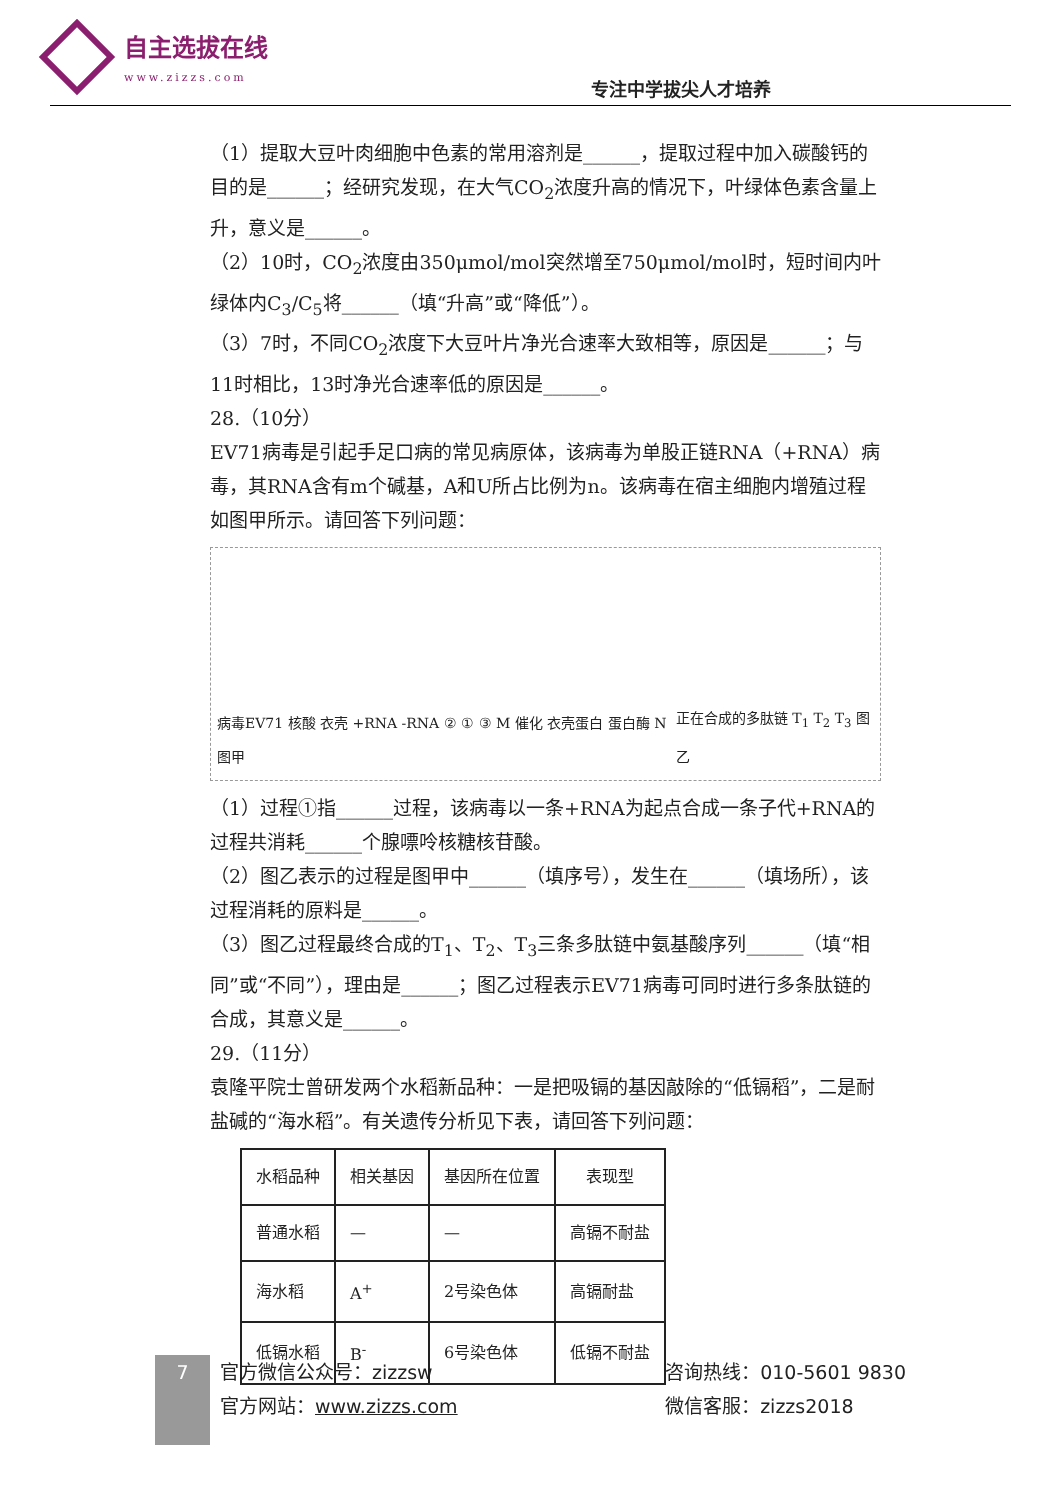自主选拔在线
www.zizzs.com
专注中学拔尖人才培养
（1）提取大豆叶肉细胞中色素的常用溶剂是______，提取过程中加入碳酸钙的目的是______；经研究发现，在大气CO<sub>2</sub>浓度升高的情况下，叶绿体色素含量上升，意义是______。
（2）10时，CO<sub>2</sub>浓度由350μmol/mol突然增至750μmol/mol时，短时间内叶绿体内C<sub>3</sub>/C<sub>5</sub>将______（填“升高”或“降低”）。
（3）7时，不同CO<sub>2</sub>浓度下大豆叶片净光合速率大致相等，原因是______；与11时相比，13时净光合速率低的原因是______。
28.（10分）
EV71病毒是引起手足口病的常见病原体，该病毒为单股正链RNA（+RNA）病毒，其RNA含有m个碱基，A和U所占比例为n。该病毒在宿主细胞内增殖过程如图甲所示。请回答下列问题：
病毒EV71 核酸 衣壳 +RNA -RNA ② ① ③ M 催化 衣壳蛋白 蛋白酶 N 图甲 正在合成的多肽链 T<sub>1</sub> T<sub>2</sub> T<sub>3</sub> 图乙
（1）过程①指______过程，该病毒以一条+RNA为起点合成一条子代+RNA的过程共消耗______个腺嘌呤核糖核苷酸。
（2）图乙表示的过程是图甲中______（填序号），发生在______（填场所），该过程消耗的原料是______。
（3）图乙过程最终合成的T<sub>1</sub>、T<sub>2</sub>、T<sub>3</sub>三条多肽链中氨基酸序列______（填“相同”或“不同”），理由是______；图乙过程表示EV71病毒可同时进行多条肽链的合成，其意义是______。
29.（11分）
袁隆平院士曾研发两个水稻新品种：一是把吸镉的基因敲除的“低镉稻”，二是耐盐碱的“海水稻”。有关遗传分析见下表，请回答下列问题：
| 水稻品种 | 相关基因 | 基因所在位置 | 表现型 |
| --- | --- | --- | --- |
| 普通水稻 | — | — | 高镉不耐盐 |
| 海水稻 | A<sup>+</sup> | 2号染色体 | 高镉耐盐 |
| 低镉水稻 | B<sup>-</sup> | 6号染色体 | 低镉不耐盐 |
7
官方微信公众号：zizzsw
官方网站：www.zizzs.com
咨询热线：010-5601 9830
微信客服：zizzs2018